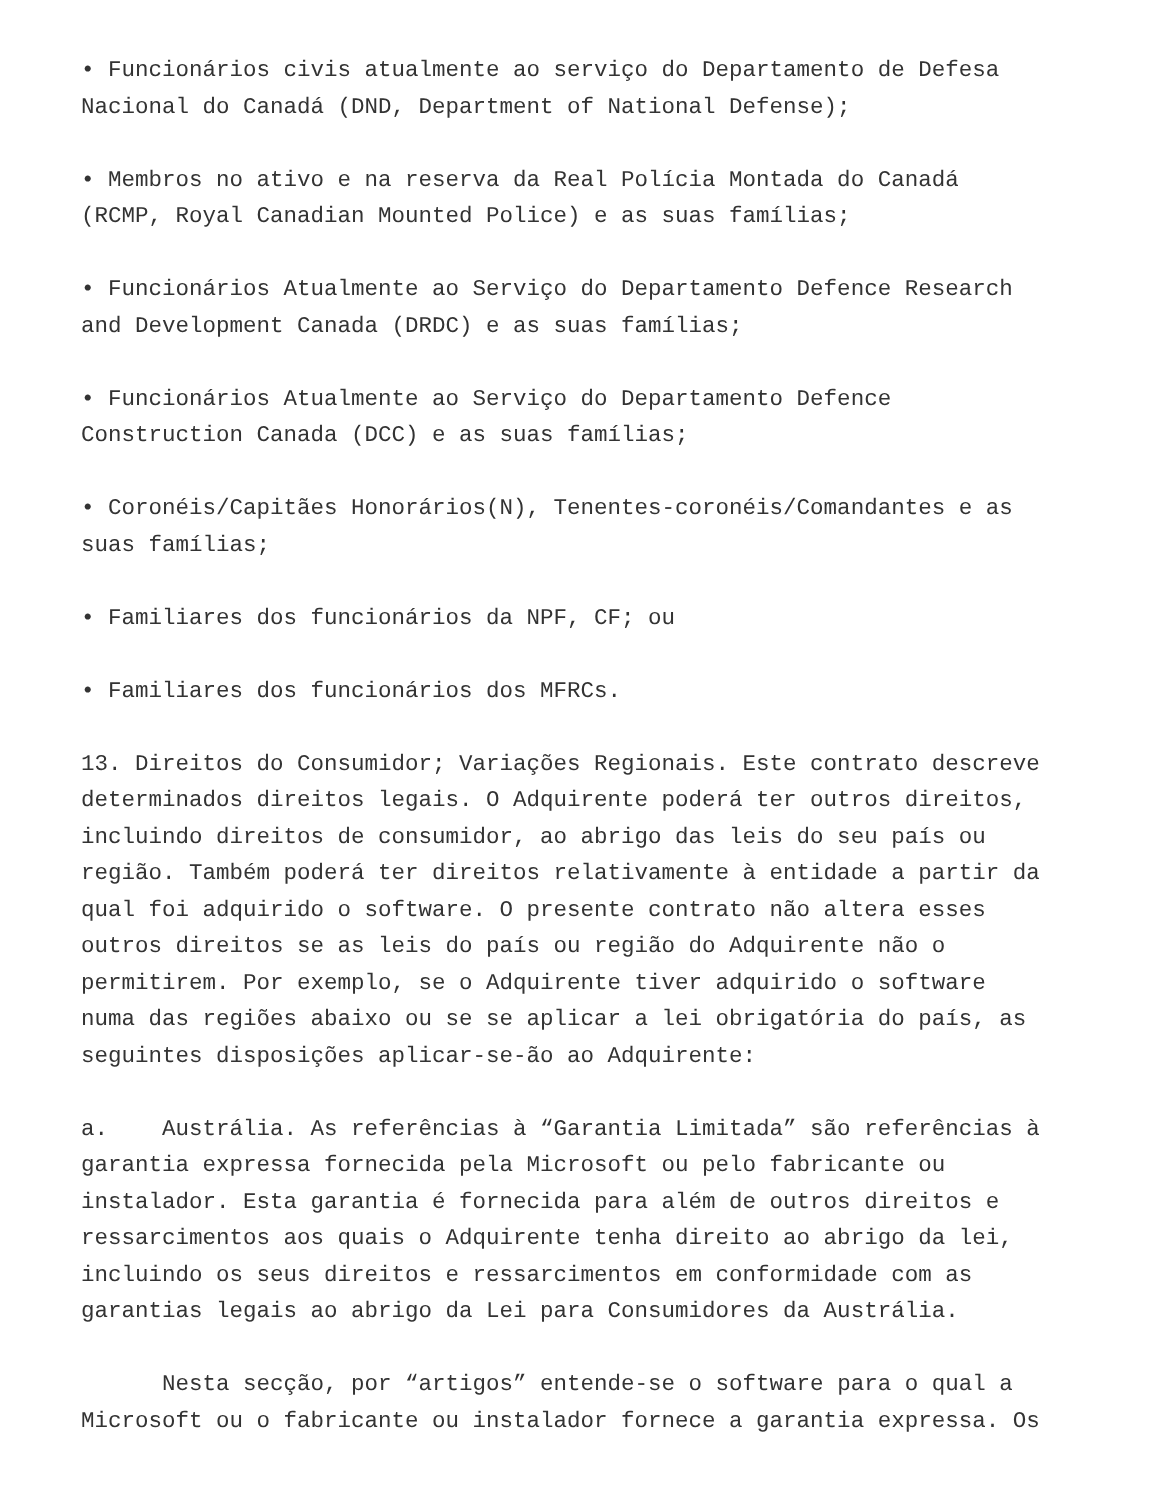• Funcionários civis atualmente ao serviço do Departamento de Defesa Nacional do Canadá (DND, Department of National Defense);
• Membros no ativo e na reserva da Real Polícia Montada do Canadá (RCMP, Royal Canadian Mounted Police) e as suas famílias;
• Funcionários Atualmente ao Serviço do Departamento Defence Research and Development Canada (DRDC) e as suas famílias;
• Funcionários Atualmente ao Serviço do Departamento Defence Construction Canada (DCC) e as suas famílias;
• Coronéis/Capitães Honorários(N), Tenentes-coronéis/Comandantes e as suas famílias;
• Familiares dos funcionários da NPF, CF; ou
• Familiares dos funcionários dos MFRCs.
13. Direitos do Consumidor; Variações Regionais. Este contrato descreve determinados direitos legais. O Adquirente poderá ter outros direitos, incluindo direitos de consumidor, ao abrigo das leis do seu país ou região. Também poderá ter direitos relativamente à entidade a partir da qual foi adquirido o software. O presente contrato não altera esses outros direitos se as leis do país ou região do Adquirente não o permitirem. Por exemplo, se o Adquirente tiver adquirido o software numa das regiões abaixo ou se se aplicar a lei obrigatória do país, as seguintes disposições aplicar-se-ão ao Adquirente:
a. Austrália. As referências à “Garantia Limitada” são referências à garantia expressa fornecida pela Microsoft ou pelo fabricante ou instalador. Esta garantia é fornecida para além de outros direitos e ressarcimentos aos quais o Adquirente tenha direito ao abrigo da lei, incluindo os seus direitos e ressarcimentos em conformidade com as garantias legais ao abrigo da Lei para Consumidores da Austrália.
Nesta secção, por “artigos” entende-se o software para o qual a Microsoft ou o fabricante ou instalador fornece a garantia expressa. Os